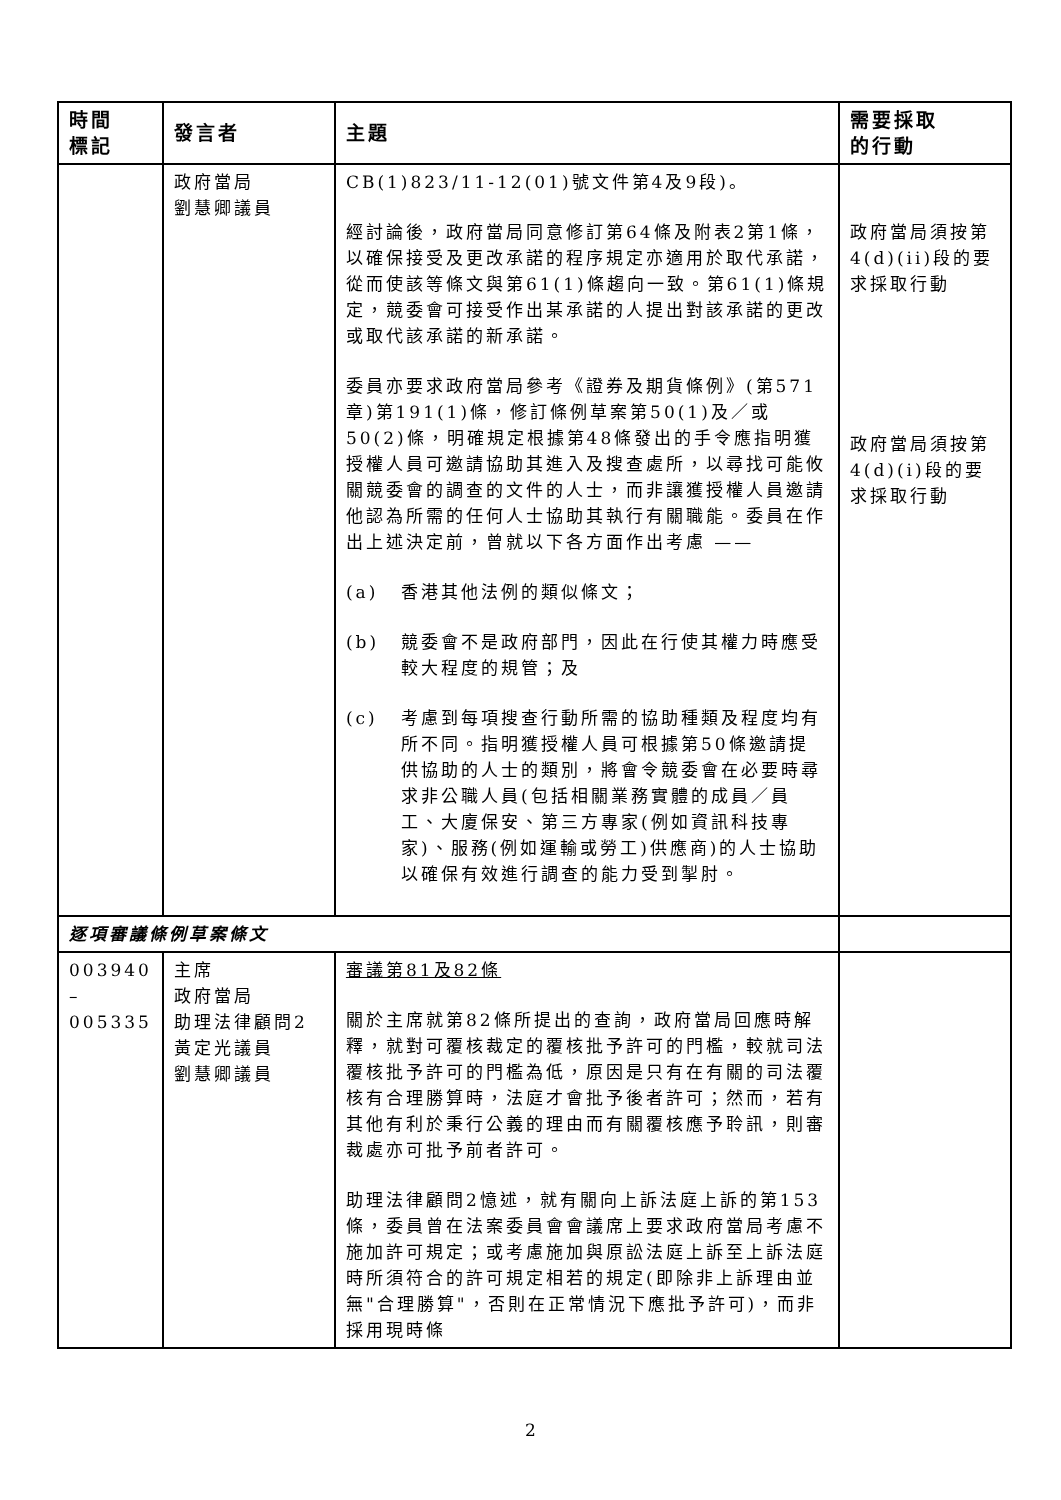| 時間 標記 | 發言者 | 主題 | 需要採取 的行動 |
| --- | --- | --- | --- |
| | 政府當局 劉慧卿議員 | CB(1)823/11-12(01)號文件第4及9段)。 經討論後，政府當局同意修訂第64條及附表2第1條，以確保接受及更改承諾的程序規定亦適用於取代承諾，從而使該等條文與第61(1)條趨向一致。第61(1)條規定，競委會可接受作出某承諾的人提出對該承諾的更改或取代該承諾的新承諾。 委員亦要求政府當局參考《證券及期貨條例》(第571章)第191(1)條，修訂條例草案第50(1)及／或50(2)條，明確規定根據第48條發出的手令應指明獲授權人員可邀請協助其進入及搜查處所，以尋找可能攸關競委會的調查的文件的人士，而非讓獲授權人員邀請他認為所需的任何人士協助其執行有關職能。委員在作出上述決定前，曾就以下各方面作出考慮 —— (a) 香港其他法例的類似條文； (b) 競委會不是政府部門，因此在行使其權力時應受較大程度的規管；及 (c) 考慮到每項搜查行動所需的協助種類及程度均有所不同。指明獲授權人員可根據第50條邀請提供協助的人士的類別，將會令競委會在必要時尋求非公職人員(包括相關業務實體的成員／員工、大廈保安、第三方專家(例如資訊科技專家)、服務(例如運輸或勞工)供應商)的人士協助以確保有效進行調查的能力受到掣肘。 | 政府當局須按第4(d)(ii)段的要求採取行動 政府當局須按第4(d)(i)段的要求採取行動 |
| 逐項審議條例草案條文 | | | |
| 003940 – 005335 | 主席 政府當局 助理法律顧問2 黃定光議員 劉慧卿議員 | 審議第81及82條 關於主席就第82條所提出的查詢，政府當局回應時解釋，就對可覆核裁定的覆核批予許可的門檻，較就司法覆核批予許可的門檻為低，原因是只有在有關的司法覆核有合理勝算時，法庭才會批予後者許可；然而，若有其他有利於秉行公義的理由而有關覆核應予聆訊，則審裁處亦可批予前者許可。 助理法律顧問2憶述，就有關向上訴法庭上訴的第153條，委員曾在法案委員會會議席上要求政府當局考慮不施加許可規定；或考慮施加與原訟法庭上訴至上訴法庭時所須符合的許可規定相若的規定(即除非上訴理由並無"合理勝算"，否則在正常情況下應批予許可)，而非採用現時條 | |
2